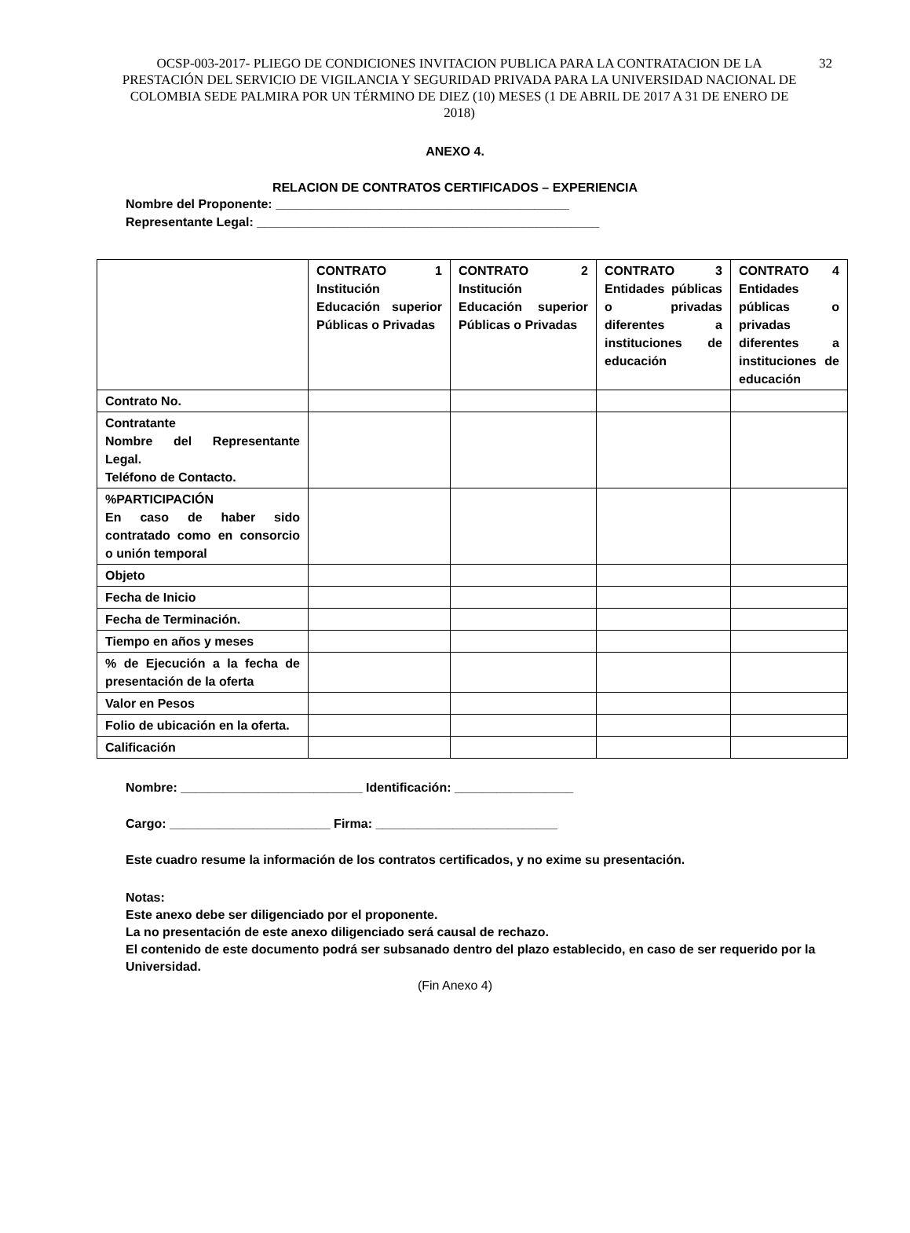OCSP-003-2017- PLIEGO DE CONDICIONES INVITACION PUBLICA PARA LA CONTRATACION DE LA PRESTACIÓN DEL SERVICIO DE VIGILANCIA Y SEGURIDAD PRIVADA PARA LA UNIVERSIDAD NACIONAL DE COLOMBIA SEDE PALMIRA POR UN TÉRMINO DE DIEZ (10) MESES (1 DE ABRIL DE 2017 A 31 DE ENERO DE 2018) 32
ANEXO 4.
RELACION DE CONTRATOS CERTIFICADOS – EXPERIENCIA
Nombre del Proponente: __________________________________________
Representante Legal: _________________________________________________
| | CONTRATO 1 Institución Educación superior Públicas o Privadas | CONTRATO 2 Institución Educación superior Públicas o Privadas | CONTRATO 3 Entidades públicas o privadas diferentes a instituciones de educación | CONTRATO 4 Entidades públicas o privadas diferentes a instituciones de educación |
| Contrato No. | | | | |
| Contratante Nombre del Representante Legal. Teléfono de Contacto. | | | | |
| %PARTICIPACIÓN En caso de haber sido contratado como en consorcio o unión temporal | | | | |
| Objeto | | | | |
| Fecha de Inicio | | | | |
| Fecha de Terminación. | | | | |
| Tiempo en años y meses | | | | |
| % de Ejecución a la fecha de presentación de la oferta | | | | |
| Valor en Pesos | | | | |
| Folio de ubicación en la oferta. | | | | |
| Calificación | | | | |
Nombre: __________________________ Identificación: _________________
Cargo: _______________________ Firma: __________________________
Este cuadro resume la información de los contratos certificados, y no exime su presentación.
Notas:
Este anexo debe ser diligenciado por el proponente.
La no presentación de este anexo diligenciado será causal de rechazo.
El contenido de este documento podrá ser subsanado dentro del plazo establecido, en caso de ser requerido por la Universidad.
(Fin Anexo 4)